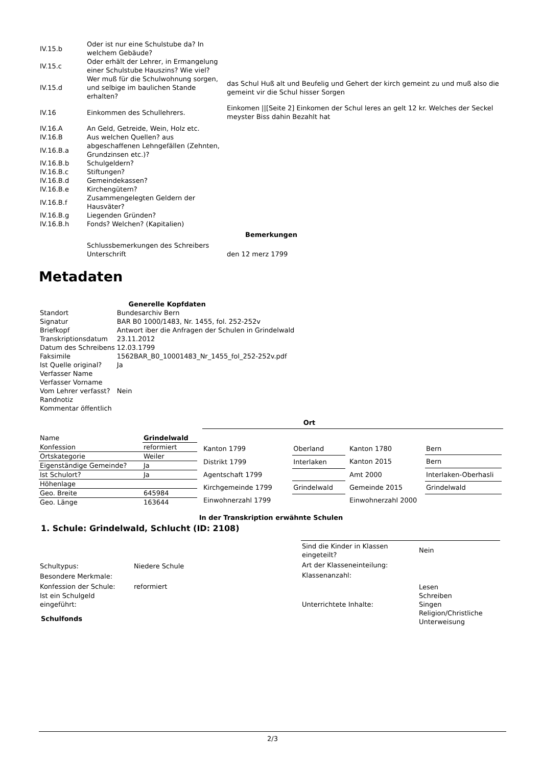| IV.15.b | Oder ist nur eine Schulstube da? In welchem Gebäude? | |
| IV.15.c | Oder erhält der Lehrer, in Ermangelung einer Schulstube Hauszins? Wie viel? | |
| IV.15.d | Wer muß für die Schulwohnung sorgen, und selbige im baulichen Stande erhalten? | das Schul Huß alt und Beufelig und Gehert der kirch gemeint zu und muß also die gemeint vir die Schul hisser Sorgen |
| IV.16 | Einkommen des Schullehrers. | Einkomen //[Seite 2] Einkomen der Schul leres an gelt 12 kr. Welches der Seckel meyster Biss dahin Bezahlt hat |
| IV.16.A | An Geld, Getreide, Wein, Holz etc. | |
| IV.16.B | Aus welchen Quellen? aus | |
| IV.16.B.a | abgeschaffenen Lehngefällen (Zehnten, Grundzinsen etc.)? | |
| IV.16.B.b | Schulgeldern? | |
| IV.16.B.c | Stiftungen? | |
| IV.16.B.d | Gemeindekassen? | |
| IV.16.B.e | Kirchengütern? | |
| IV.16.B.f | Zusammengelegten Geldern der Hausväter? | |
| IV.16.B.g | Liegenden Gründen? | |
| IV.16.B.h | Fonds? Welchen? (Kapitalien) | |
| Bemerkungen | | |
| | Schlussbemerkungen des Schreibers Unterschrift | den 12 merz 1799 |
Metadaten
| Generelle Kopfdaten | |
| --- | --- |
| Standort | Bundesarchiv Bern |
| Signatur | BAR B0 1000/1483, Nr. 1455, fol. 252-252v |
| Briefkopf | Antwort iber die Anfragen der Schulen in Grindelwald |
| Transkriptionsdatum | 23.11.2012 |
| Datum des Schreibens | 12.03.1799 |
| Faksimile | 1562BAR_B0_10001483_Nr_1455_fol_252-252v.pdf |
| Ist Quelle original? | Ja |
| Verfasser Name | |
| Verfasser Vorname | |
| Vom Lehrer verfasst? | Nein |
| Randnotiz | |
| Kommentar öffentlich | |
Ort
| Name | Grindelwald |
| Konfession | reformiert |
| Ortskategorie | Weiler |
| Eigenständige Gemeinde? | Ja |
| Ist Schulort? | Ja |
| Höhenlage | |
| Geo. Breite | 645984 |
| Geo. Länge | 163644 |
| Kanton 1799 | Oberland |
| Distrikt 1799 | Interlaken |
| Agentschaft 1799 | |
| Kirchgemeinde 1799 | Grindelwald |
| Einwohnerzahl 1799 | |
| Kanton 1780 | Bern |
| Kanton 2015 | Bern |
| Amt 2000 | Interlaken-Oberhasli |
| Gemeinde 2015 | Grindelwald |
| Einwohnerzahl 2000 | |
In der Transkription erwähnte Schulen
1. Schule: Grindelwald, Schlucht (ID: 2108)
| Schultypus: | Niedere Schule |
| Besondere Merkmale: | |
| Konfession der Schule: | reformiert |
| Ist ein Schulgeld eingeführt: | |
Schulfonds
| Sind die Kinder in Klassen eingeteilt? | Nein |
| Art der Klasseneinteilung: | |
| Klassenanzahl: | |
| Unterrichtete Inhalte: | Lesen Schreiben Singen Religion/Christliche Unterweisung |
2/3